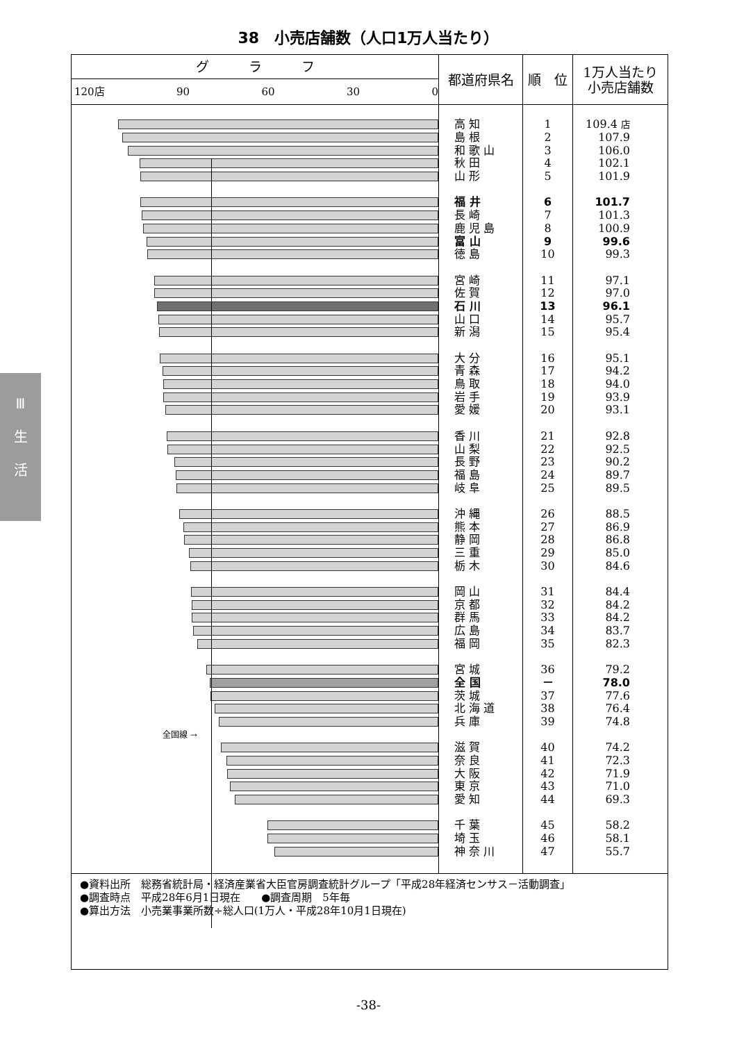38　小売店舗数（人口1万人当たり）
Ⅲ
生
活
| グ ラ フ | 都道府県名 | 順 位 | 1万人当たり 小売店舗数 |
| --- | --- | --- | --- |
| 120店 90 60 30 0 | | | |
| | 高 知 | 1 | 109.4 店 |
| | 島 根 | 2 | 107.9 |
| | 和 歌 山 | 3 | 106.0 |
| | 秋 田 | 4 | 102.1 |
| | 山 形 | 5 | 101.9 |
| | 福 井 | 6 | 101.7 |
| | 長 崎 | 7 | 101.3 |
| | 鹿 児 島 | 8 | 100.9 |
| | 富 山 | 9 | 99.6 |
| | 徳 島 | 10 | 99.3 |
| | 宮 崎 | 11 | 97.1 |
| | 佐 賀 | 12 | 97.0 |
| | 石 川 | 13 | 96.1 |
| | 山 口 | 14 | 95.7 |
| | 新 潟 | 15 | 95.4 |
| | 大 分 | 16 | 95.1 |
| | 青 森 | 17 | 94.2 |
| | 鳥 取 | 18 | 94.0 |
| | 岩 手 | 19 | 93.9 |
| | 愛 媛 | 20 | 93.1 |
| | 香 川 | 21 | 92.8 |
| | 山 梨 | 22 | 92.5 |
| | 長 野 | 23 | 90.2 |
| | 福 島 | 24 | 89.7 |
| | 岐 阜 | 25 | 89.5 |
| | 沖 縄 | 26 | 88.5 |
| | 熊 本 | 27 | 86.9 |
| | 静 岡 | 28 | 86.8 |
| | 三 重 | 29 | 85.0 |
| | 栃 木 | 30 | 84.6 |
| | 岡 山 | 31 | 84.4 |
| | 京 都 | 32 | 84.2 |
| | 群 馬 | 33 | 84.2 |
| | 広 島 | 34 | 83.7 |
| | 福 岡 | 35 | 82.3 |
| | 宮 城 | 36 | 79.2 |
| | 全 国 | － | 78.0 |
| | 茨 城 | 37 | 77.6 |
| | 北 海 道 | 38 | 76.4 |
| | 兵 庫 | 39 | 74.8 |
| 全国線 → | | | |
| | 滋 賀 | 40 | 74.2 |
| | 奈 良 | 41 | 72.3 |
| | 大 阪 | 42 | 71.9 |
| | 東 京 | 43 | 71.0 |
| | 愛 知 | 44 | 69.3 |
| | 千 葉 | 45 | 58.2 |
| | 埼 玉 | 46 | 58.1 |
| | 神 奈 川 | 47 | 55.7 |
●資料出所　総務省統計局・経済産業省大臣官房調査統計グループ「平成28年経済センサス－活動調査」
●調査時点　平成28年6月1日現在　　●調査周期　5年毎
●算出方法　小売業事業所数÷総人口(1万人・平成28年10月1日現在)
-38-